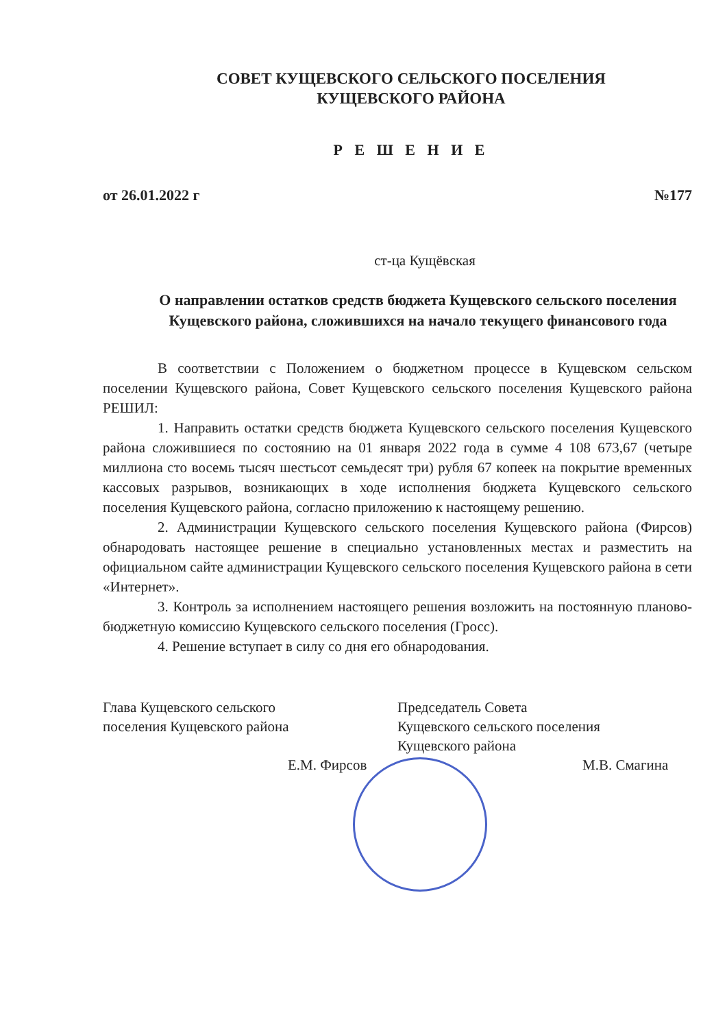СОВЕТ КУЩЕВСКОГО СЕЛЬСКОГО ПОСЕЛЕНИЯ
КУЩЕВСКОГО РАЙОНА
Р Е Ш Е Н И Е
от 26.01.2022 г №177
ст-ца Кущёвская
О направлении остатков средств бюджета Кущевского сельского поселения Кущевского района, сложившихся на начало текущего финансового года
В соответствии с Положением о бюджетном процессе в Кущевском сельском поселении Кущевского района, Совет Кущевского сельского поселения Кущевского района РЕШИЛ:
1. Направить остатки средств бюджета Кущевского сельского поселения Кущевского района сложившиеся по состоянию на 01 января 2022 года в сумме 4 108 673,67 (четыре миллиона сто восемь тысяч шестьсот семьдесят три) рубля 67 копеек на покрытие временных кассовых разрывов, возникающих в ходе исполнения бюджета Кущевского сельского поселения Кущевского района, согласно приложению к настоящему решению.
2. Администрации Кущевского сельского поселения Кущевского района (Фирсов) обнародовать настоящее решение в специально установленных местах и разместить на официальном сайте администрации Кущевского сельского поселения Кущевского района в сети «Интернет».
3. Контроль за исполнением настоящего решения возложить на постоянную планово-бюджетную комиссию Кущевского сельского поселения (Гросс).
4. Решение вступает в силу со дня его обнародования.
Глава Кущевского сельского
поселения Кущевского района
Е.М. Фирсов
Председатель Совета
Кущевского сельского поселения
Кущевского района
М.В. Смагина